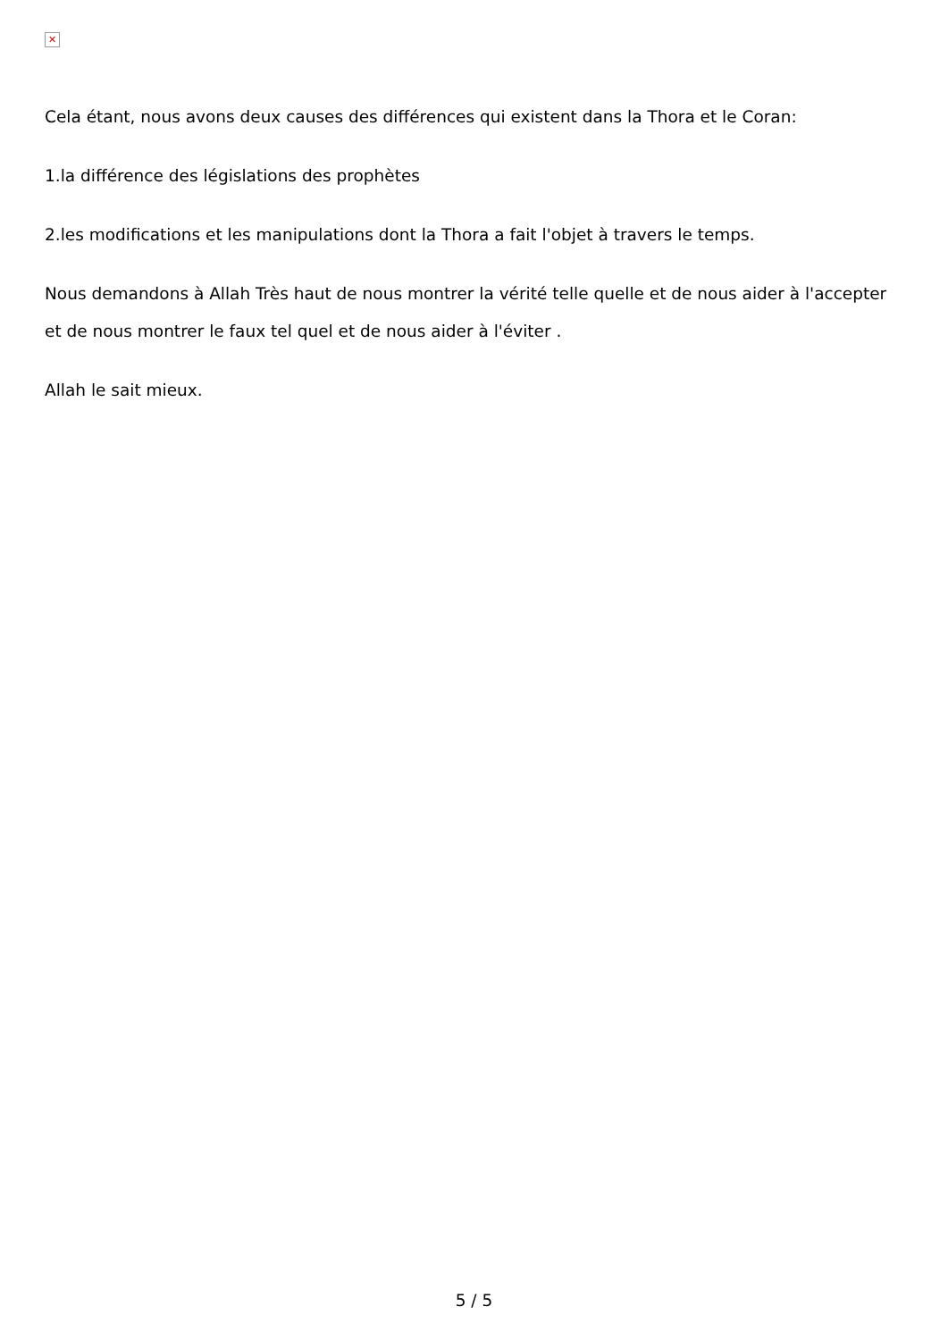✕
Cela étant, nous avons deux causes des différences qui existent dans la Thora et le Coran:
1.la différence des législations des prophètes
2.les modifications et les manipulations dont la Thora a fait l'objet à travers le temps.
Nous demandons à Allah Très haut de nous montrer la vérité telle quelle et de nous aider à l'accepter et de nous montrer le faux tel quel et de nous aider à l'éviter .
Allah le sait mieux.
5 / 5